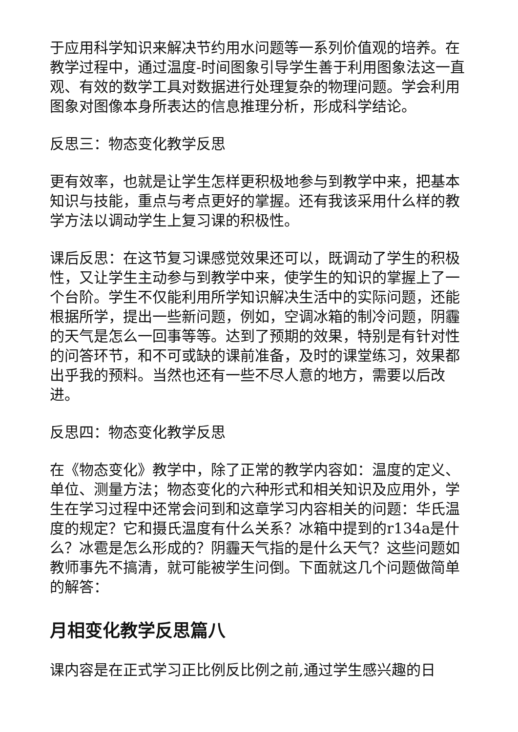于应用科学知识来解决节约用水问题等一系列价值观的培养。在教学过程中，通过温度-时间图象引导学生善于利用图象法这一直观、有效的数学工具对数据进行处理复杂的物理问题。学会利用图象对图像本身所表达的信息推理分析，形成科学结论。
反思三：物态变化教学反思
更有效率，也就是让学生怎样更积极地参与到教学中来，把基本知识与技能，重点与考点更好的掌握。还有我该采用什么样的教学方法以调动学生上复习课的积极性。
课后反思：在这节复习课感觉效果还可以，既调动了学生的积极性，又让学生主动参与到教学中来，使学生的知识的掌握上了一个台阶。学生不仅能利用所学知识解决生活中的实际问题，还能根据所学，提出一些新问题，例如，空调冰箱的制冷问题，阴霾的天气是怎么一回事等等。达到了预期的效果，特别是有针对性的问答环节，和不可或缺的课前准备，及时的课堂练习，效果都出乎我的预料。当然也还有一些不尽人意的地方，需要以后改进。
反思四：物态变化教学反思
在《物态变化》教学中，除了正常的教学内容如：温度的定义、单位、测量方法；物态变化的六种形式和相关知识及应用外，学生在学习过程中还常会问到和这章学习内容相关的问题：华氏温度的规定？它和摄氏温度有什么关系？冰箱中提到的r134a是什么？冰雹是怎么形成的？阴霾天气指的是什么天气？这些问题如教师事先不搞清，就可能被学生问倒。下面就这几个问题做简单的解答：
月相变化教学反思篇八
课内容是在正式学习正比例反比例之前,通过学生感兴趣的日